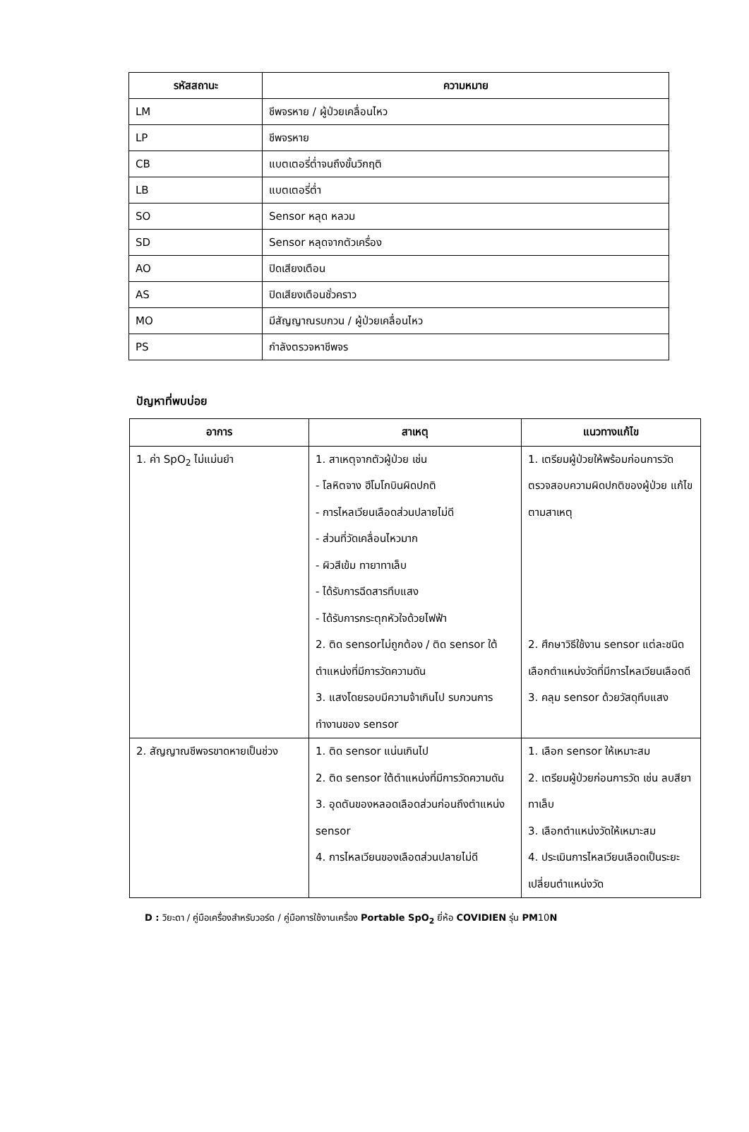| รหัสสถานะ | ความหมาย |
| --- | --- |
| LM | ชีพจรหาย / ผู้ป่วยเคลื่อนไหว |
| LP | ชีพจรหาย |
| CB | แบตเตอรี่ต่ำจนถึงขั้นวิกฤติ |
| LB | แบตเตอรี่ต่ำ |
| SO | Sensor หลุด หลวม |
| SD | Sensor หลุดจากตัวเครื่อง |
| AO | ปิดเสียงเตือน |
| AS | ปิดเสียงเตือนชั่วคราว |
| MO | มีสัญญาณรบกวน / ผู้ป่วยเคลื่อนไหว |
| PS | กำลังตรวจหาชีพจร |
ปัญหาที่พบบ่อย
| อาการ | สาเหตุ | แนวทางแก้ไข |
| --- | --- | --- |
| 1. ค่า SpO<sub>2</sub> ไม่แม่นยำ | 1. สาเหตุจากตัวผู้ป่วย เช่น - โลหิตจาง ฮีโมโกบินผิดปกติ - การไหลเวียนเลือดส่วนปลายไม่ดี - ส่วนที่วัดเคลื่อนไหวมาก - ผิวสีเข้ม ทายาทาเล็บ - ได้รับการฉีดสารทึบแสง - ได้รับการกระตุกหัวใจด้วยไฟฟ้า 2. ติด sensorไม่ถูกต้อง / ติด sensor ใต้ตำแหน่งที่มีการวัดความดัน 3. แสงโดยรอบมีความจ้าเกินไป รบกวนการทำงานของ sensor | 1. เตรียมผู้ป่วยให้พร้อมก่อนการวัด ตรวจสอบความผิดปกติของผู้ป่วย แก้ไขตามสาเหตุ 2. ศึกษาวิธีใช้งาน sensor แต่ละชนิด เลือกตำแหน่งวัดที่มีการไหลเวียนเลือดดี 3. คลุม sensor ด้วยวัสดุทึบแสง |
| 2. สัญญาณชีพจรขาดหายเป็นช่วง | 1. ติด sensor แน่นเกินไป 2. ติด sensor ใต้ตำแหน่งที่มีการวัดความดัน 3. อุดตันของหลอดเลือดส่วนก่อนถึงตำแหน่ง sensor 4. การไหลเวียนของเลือดส่วนปลายไม่ดี | 1. เลือก sensor ให้เหมาะสม 2. เตรียมผู้ป่วยก่อนการวัด เช่น ลบสียาทาเล็บ 3. เลือกตำแหน่งวัดให้เหมาะสม 4. ประเมินการไหลเวียนเลือดเป็นระยะ เปลี่ยนตำแหน่งวัด |
D : วิยะดา / คู่มือเครื่องสำหรับวอร์ด / คู่มือการใช้งานเครื่อง Portable SpO<sub>2</sub> ยี่ห้อ COVIDIEN รุ่น PM10N